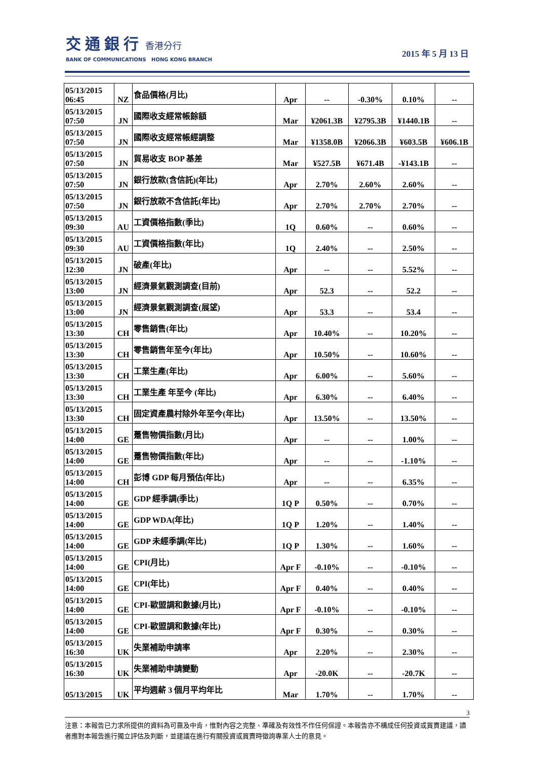交通銀行 香港分行
BANK OF COMMUNICATIONS HONG KONG BRANCH
2015 年 5 月 13 日
| 05/13/2015 06:45 | NZ | 食品價格(月比) | Apr | -- | -0.30% | 0.10% | -- |
| 05/13/2015 07:50 | JN | 國際收支經常帳餘額 | Mar | ¥2061.3B | ¥2795.3B | ¥1440.1B | -- |
| 05/13/2015 07:50 | JN | 國際收支經常帳經調整 | Mar | ¥1358.0B | ¥2066.3B | ¥603.5B | ¥606.1B |
| 05/13/2015 07:50 | JN | 貿易收支 BOP 基差 | Mar | ¥527.5B | ¥671.4B | -¥143.1B | -- |
| 05/13/2015 07:50 | JN | 銀行放款(含信託)(年比) | Apr | 2.70% | 2.60% | 2.60% | -- |
| 05/13/2015 07:50 | JN | 銀行放款不含信託(年比) | Apr | 2.70% | 2.70% | 2.70% | -- |
| 05/13/2015 09:30 | AU | 工資價格指數(季比) | 1Q | 0.60% | -- | 0.60% | -- |
| 05/13/2015 09:30 | AU | 工資價格指數(年比) | 1Q | 2.40% | -- | 2.50% | -- |
| 05/13/2015 12:30 | JN | 破產(年比) | Apr | -- | -- | 5.52% | -- |
| 05/13/2015 13:00 | JN | 經濟景氣觀測調查(目前) | Apr | 52.3 | -- | 52.2 | -- |
| 05/13/2015 13:00 | JN | 經濟景氣觀測調查(展望) | Apr | 53.3 | -- | 53.4 | -- |
| 05/13/2015 13:30 | CH | 零售銷售(年比) | Apr | 10.40% | -- | 10.20% | -- |
| 05/13/2015 13:30 | CH | 零售銷售年至今(年比) | Apr | 10.50% | -- | 10.60% | -- |
| 05/13/2015 13:30 | CH | 工業生產(年比) | Apr | 6.00% | -- | 5.60% | -- |
| 05/13/2015 13:30 | CH | 工業生產 年至今 (年比) | Apr | 6.30% | -- | 6.40% | -- |
| 05/13/2015 13:30 | CH | 固定資產農村除外年至今(年比) | Apr | 13.50% | -- | 13.50% | -- |
| 05/13/2015 14:00 | GE | 躉售物價指數(月比) | Apr | -- | -- | 1.00% | -- |
| 05/13/2015 14:00 | GE | 躉售物價指數(年比) | Apr | -- | -- | -1.10% | -- |
| 05/13/2015 14:00 | CH | 彭博 GDP 每月預估(年比) | Apr | -- | -- | 6.35% | -- |
| 05/13/2015 14:00 | GE | GDP 經季調(季比) | 1Q P | 0.50% | -- | 0.70% | -- |
| 05/13/2015 14:00 | GE | GDP WDA(年比) | 1Q P | 1.20% | -- | 1.40% | -- |
| 05/13/2015 14:00 | GE | GDP 未經季調(年比) | 1Q P | 1.30% | -- | 1.60% | -- |
| 05/13/2015 14:00 | GE | CPI(月比) | Apr F | -0.10% | -- | -0.10% | -- |
| 05/13/2015 14:00 | GE | CPI(年比) | Apr F | 0.40% | -- | 0.40% | -- |
| 05/13/2015 14:00 | GE | CPI-歐盟調和數據(月比) | Apr F | -0.10% | -- | -0.10% | -- |
| 05/13/2015 14:00 | GE | CPI-歐盟調和數據(年比) | Apr F | 0.30% | -- | 0.30% | -- |
| 05/13/2015 16:30 | UK | 失業補助申請率 | Apr | 2.20% | -- | 2.30% | -- |
| 05/13/2015 16:30 | UK | 失業補助申請變動 | Apr | -20.0K | -- | -20.7K | -- |
| 05/13/2015 | UK | 平均週薪 3 個月平均年比 | Mar | 1.70% | -- | 1.70% | -- |
3
注意：本報告已力求所提供的資料為可靠及中肯，惟對內容之完整、準確及有效性不作任何保證。本報告亦不構成任何投資或買賣建議，讀者應對本報告進行獨立評估及判斷，並建議在進行有關投資或買賣時徵詢專業人士的意見。